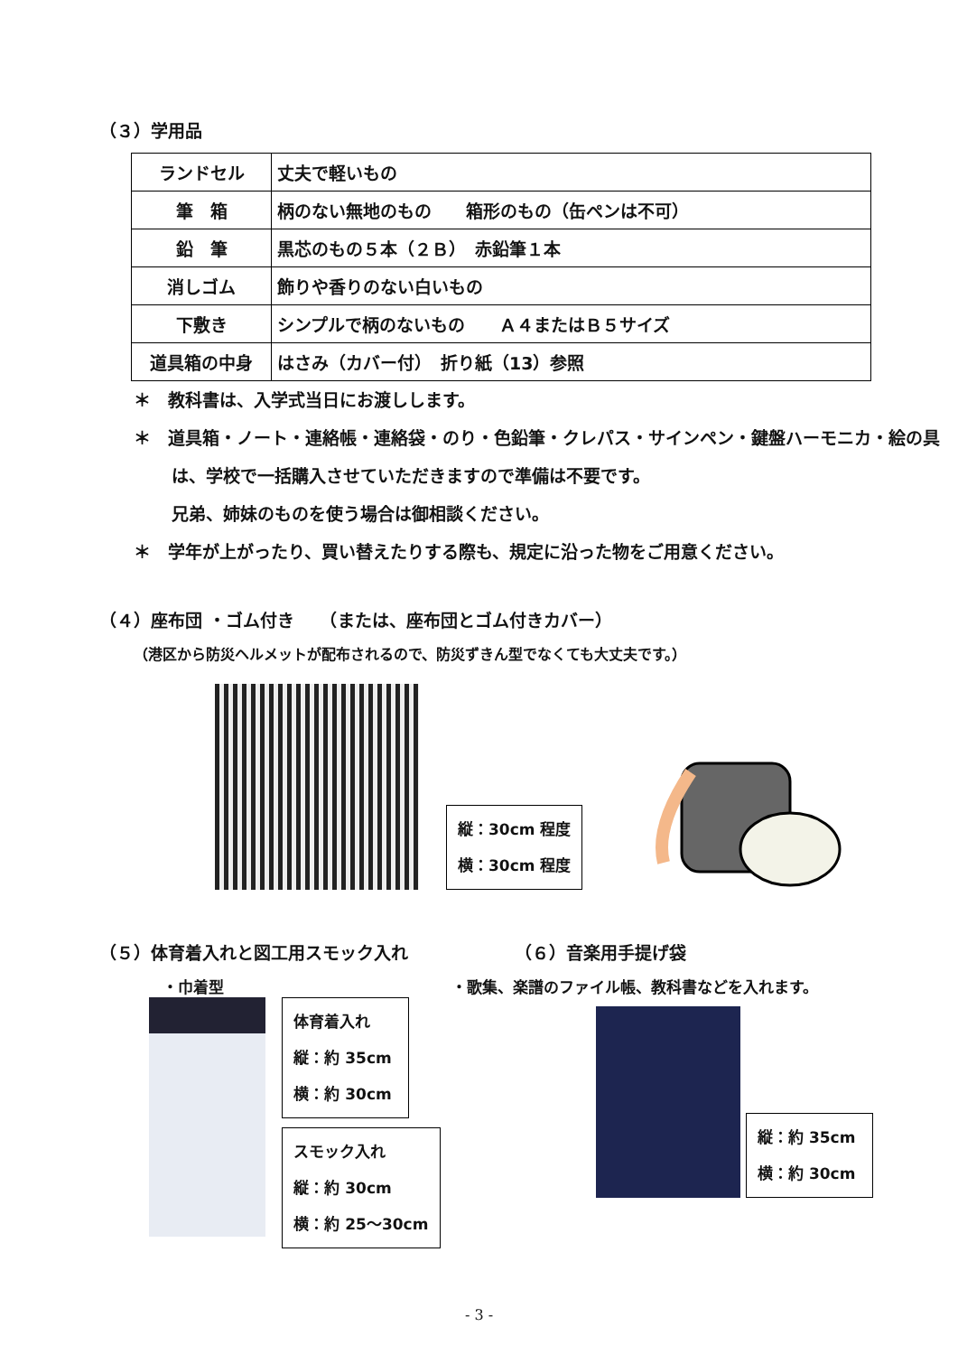（３）学用品
| ランドセル | 丈夫で軽いもの |
| 筆 箱 | 柄のない無地のもの 箱形のもの（缶ペンは不可） |
| 鉛 筆 | 黒芯のもの５本（２Ｂ） 赤鉛筆１本 |
| 消しゴム | 飾りや香りのない白いもの |
| 下敷き | シンプルで柄のないもの Ａ４またはＢ５サイズ |
| 道具箱の中身 | はさみ（カバー付） 折り紙（13）参照 |
＊　教科書は、入学式当日にお渡しします。
＊　道具箱・ノート・連絡帳・連絡袋・のり・色鉛筆・クレパス・サインペン・鍵盤ハーモニカ・絵の具は、学校で一括購入させていただきますので準備は不要です。
兄弟、姉妹のものを使う場合は御相談ください。
＊　学年が上がったり、買い替えたりする際も、規定に沿った物をご用意ください。
（４）座布団 ・ゴム付き　　（または、座布団とゴム付きカバー）
（港区から防災ヘルメットが配布されるので、防災ずきん型でなくても大丈夫です。）
縦：30cm 程度
横：30cm 程度
（５）体育着入れと図工用スモック入れ
・巾着型
体育着入れ
縦：約 35cm
横：約 30cm
スモック入れ
縦：約 30cm
横：約 25～30cm
（６）音楽用手提げ袋
・歌集、楽譜のファイル帳、教科書などを入れます。
縦：約 35cm
横：約 30cm
- 3 -